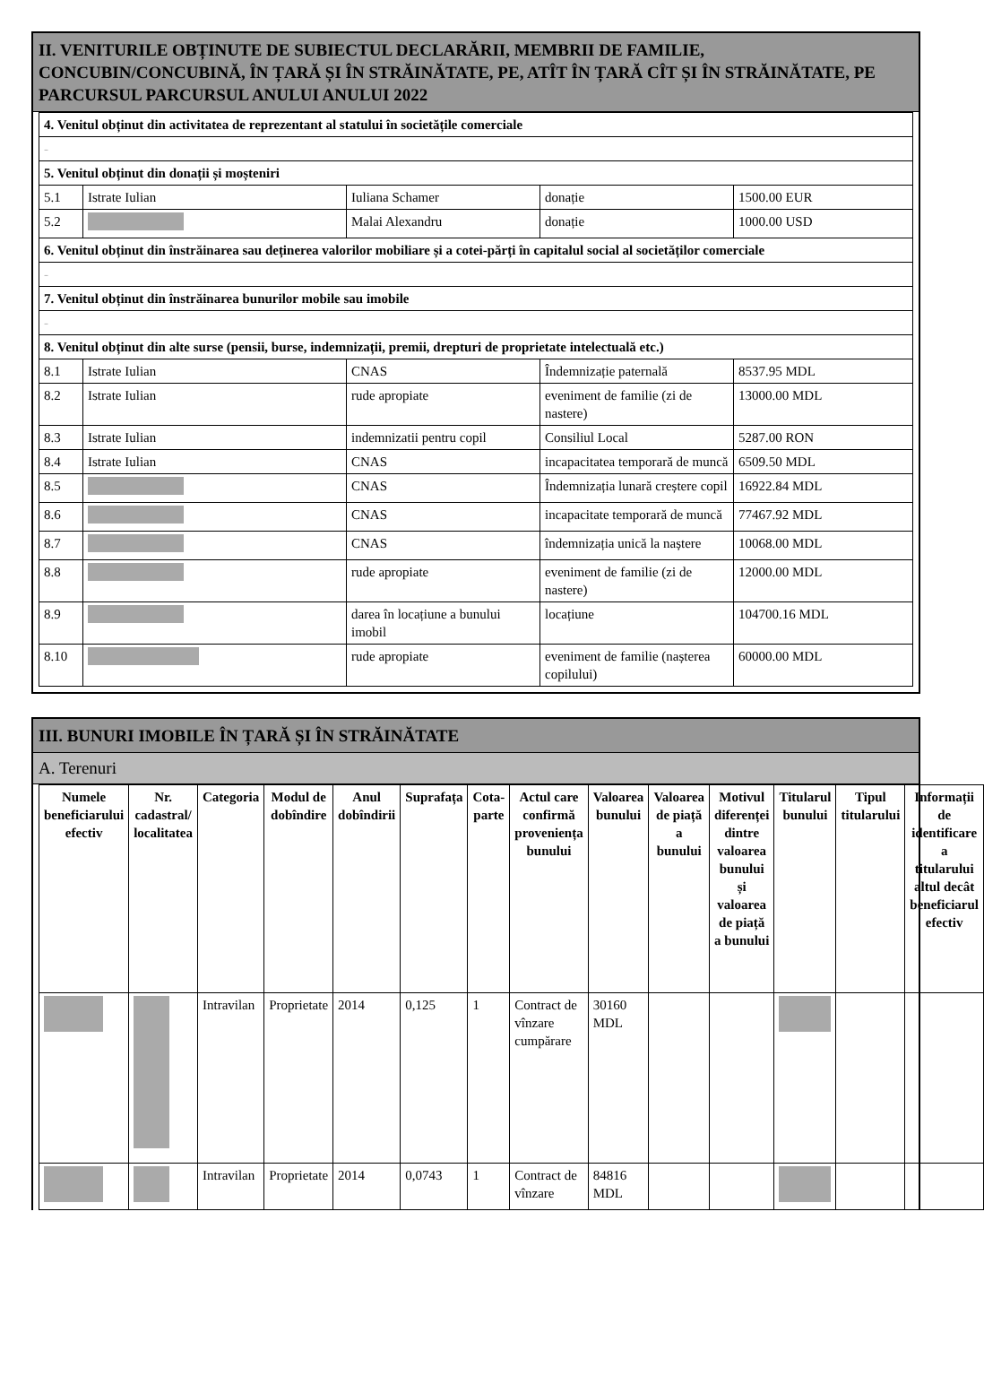II. VENITURILE OBȚINUTE DE SUBIECTUL DECLARĂRII, MEMBRII DE FAMILIE, CONCUBIN/CONCUBINĂ, ÎN ȚARĂ ȘI ÎN STRĂINĂTATE, PE, ATÎT ÎN ȚARĂ CÎT ȘI ÎN STRĂINĂTATE, PE PARCURSUL PARCURSUL ANULUI ANULUI 2022
| 4. Venitul obținut din activitatea de reprezentant al statului în societățile comerciale | | | | |
| - | | | | |
| 5. Venitul obținut din donații și moșteniri | | | | |
| 5.1 | Istrate Iulian | Iuliana Schamer | donație | 1500.00 EUR |
| 5.2 | | Malai Alexandru | donație | 1000.00 USD |
| 6. Venitul obținut din înstrăinarea sau deținerea valorilor mobiliare și a cotei-părți în capitalul social al societăților comerciale | | | | |
| - | | | | |
| 7. Venitul obținut din înstrăinarea bunurilor mobile sau imobile | | | | |
| - | | | | |
| 8. Venitul obținut din alte surse (pensii, burse, indemnizații, premii, drepturi de proprietate intelectuală etc.) | | | | |
| 8.1 | Istrate Iulian | CNAS | Îndemnizație paternală | 8537.95 MDL |
| 8.2 | Istrate Iulian | rude apropiate | eveniment de familie (zi de nastere) | 13000.00 MDL |
| 8.3 | Istrate Iulian | indemnizatii pentru copil | Consiliul Local | 5287.00 RON |
| 8.4 | Istrate Iulian | CNAS | incapacitatea temporară de muncă | 6509.50 MDL |
| 8.5 | | CNAS | Îndemnizația lunară creștere copil | 16922.84 MDL |
| 8.6 | | CNAS | incapacitate temporară de muncă | 77467.92 MDL |
| 8.7 | | CNAS | îndemnizația unică la naștere | 10068.00 MDL |
| 8.8 | | rude apropiate | eveniment de familie (zi de nastere) | 12000.00 MDL |
| 8.9 | | darea în locațiune a bunului imobil | locațiune | 104700.16 MDL |
| 8.10 | | rude apropiate | eveniment de familie (nașterea copilului) | 60000.00 MDL |
III. BUNURI IMOBILE ÎN ȚARĂ ȘI ÎN STRĂINĂTATE
A. Terenuri
| Numele beneficiarului efectiv | Nr. cadastral/ localitatea | Categoria | Modul de dobîndire | Anul dobîndirii | Suprafața | Cota-parte | Actul care confirmă proveniența bunului | Valoarea bunului | Valoarea de piață a bunului | Motivul diferenței dintre valoarea bunului și valoarea de piață a bunului | Titularul bunului | Tipul titularului | Informații de identificare a titularului altul decât beneficiarul efectiv |
| --- | --- | --- | --- | --- | --- | --- | --- | --- | --- | --- | --- | --- | --- |
| | | Intravilan | Proprietate | 2014 | 0,125 | 1 | Contract de vînzare cumpărare | 30160 MDL | | | | | |
| | | Intravilan | Proprietate | 2014 | 0,0743 | 1 | Contract de vînzare | 84816 MDL | | | | | |